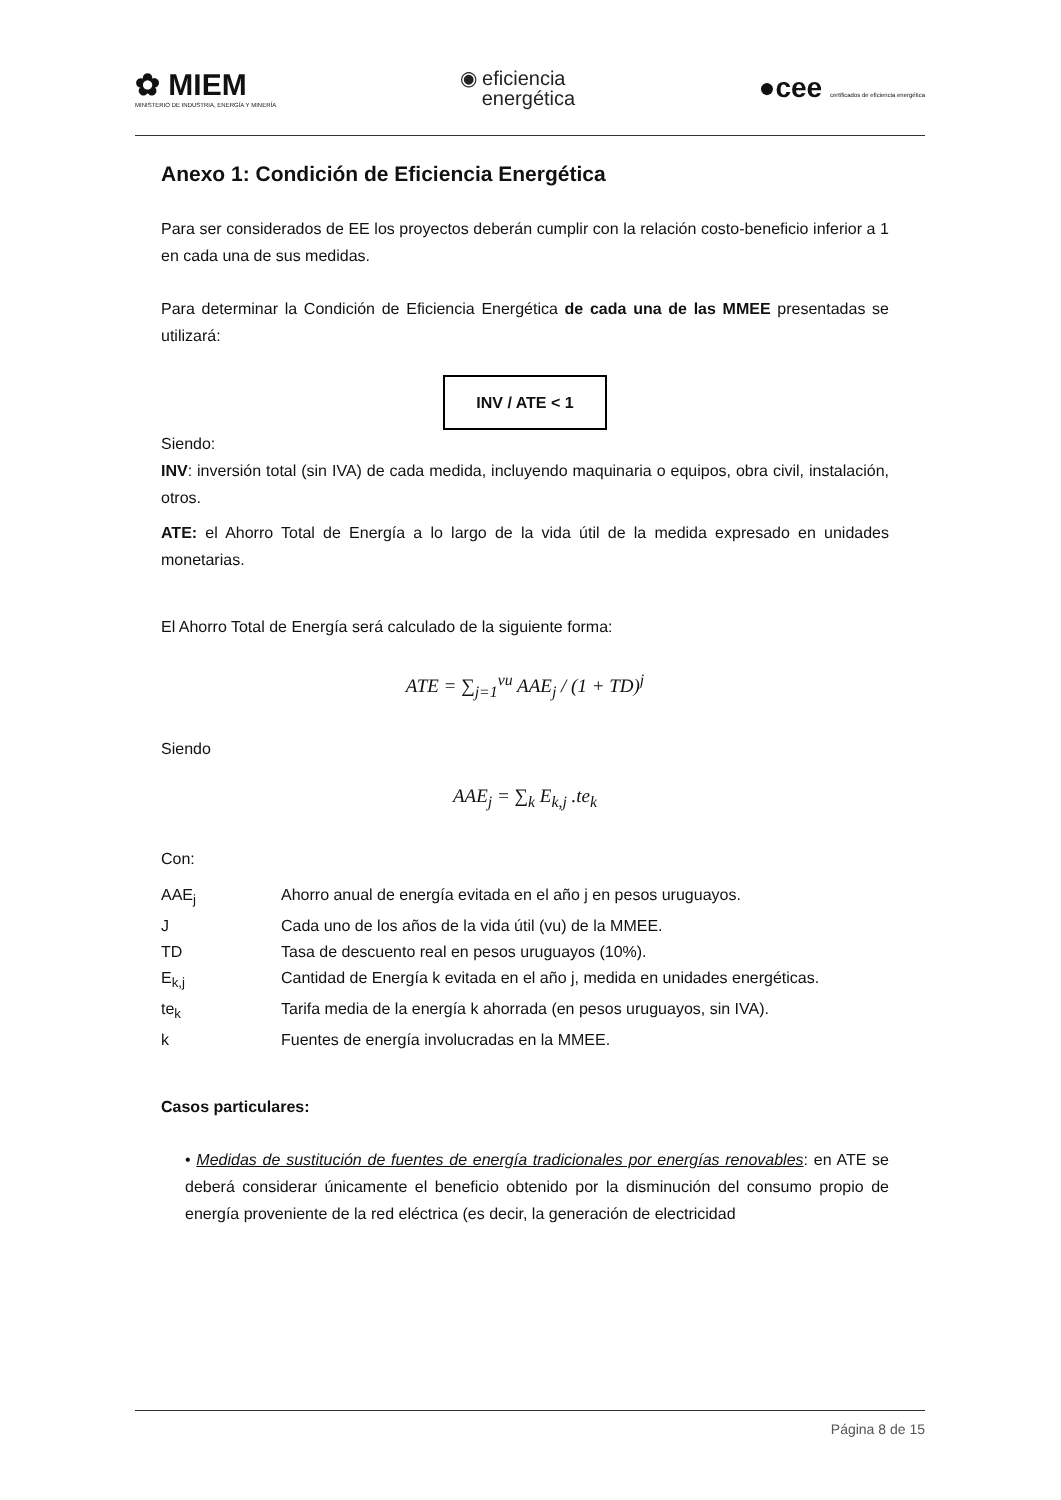✿ MIEM
MINISTERIO DE INDUSTRIA, ENERGÍA Y MINERÍA
◉ eficiencia
energética
●cee certificados de eficiencia energética
Anexo 1: Condición de Eficiencia Energética
Para ser considerados de EE los proyectos deberán cumplir con la relación costo-beneficio inferior a 1 en cada una de sus medidas.
Para determinar la Condición de Eficiencia Energética de cada una de las MMEE presentadas se utilizará:
INV / ATE < 1
Siendo:
INV: inversión total (sin IVA) de cada medida, incluyendo maquinaria o equipos, obra civil, instalación, otros.
ATE: el Ahorro Total de Energía a lo largo de la vida útil de la medida expresado en unidades monetarias.
El Ahorro Total de Energía será calculado de la siguiente forma:
ATE = ∑<sub>j=1</sub><sup>vu</sup> AAE<sub>j</sub> / (1 + TD)<sup>j</sup>
Siendo
AAE<sub>j</sub> = ∑<sub>k</sub> E<sub>k,j</sub> .te<sub>k</sub>
Con:
| AAE<sub>j</sub> | Ahorro anual de energía evitada en el año j en pesos uruguayos. |
| J | Cada uno de los años de la vida útil (vu) de la MMEE. |
| TD | Tasa de descuento real en pesos uruguayos (10%). |
| E<sub>k,j</sub> | Cantidad de Energía k evitada en el año j, medida en unidades energéticas. |
| te<sub>k</sub> | Tarifa media de la energía k ahorrada (en pesos uruguayos, sin IVA). |
| k | Fuentes de energía involucradas en la MMEE. |
Casos particulares:
• Medidas de sustitución de fuentes de energía tradicionales por energías renovables: en ATE se deberá considerar únicamente el beneficio obtenido por la disminución del consumo propio de energía proveniente de la red eléctrica (es decir, la generación de electricidad
Página 8 de 15